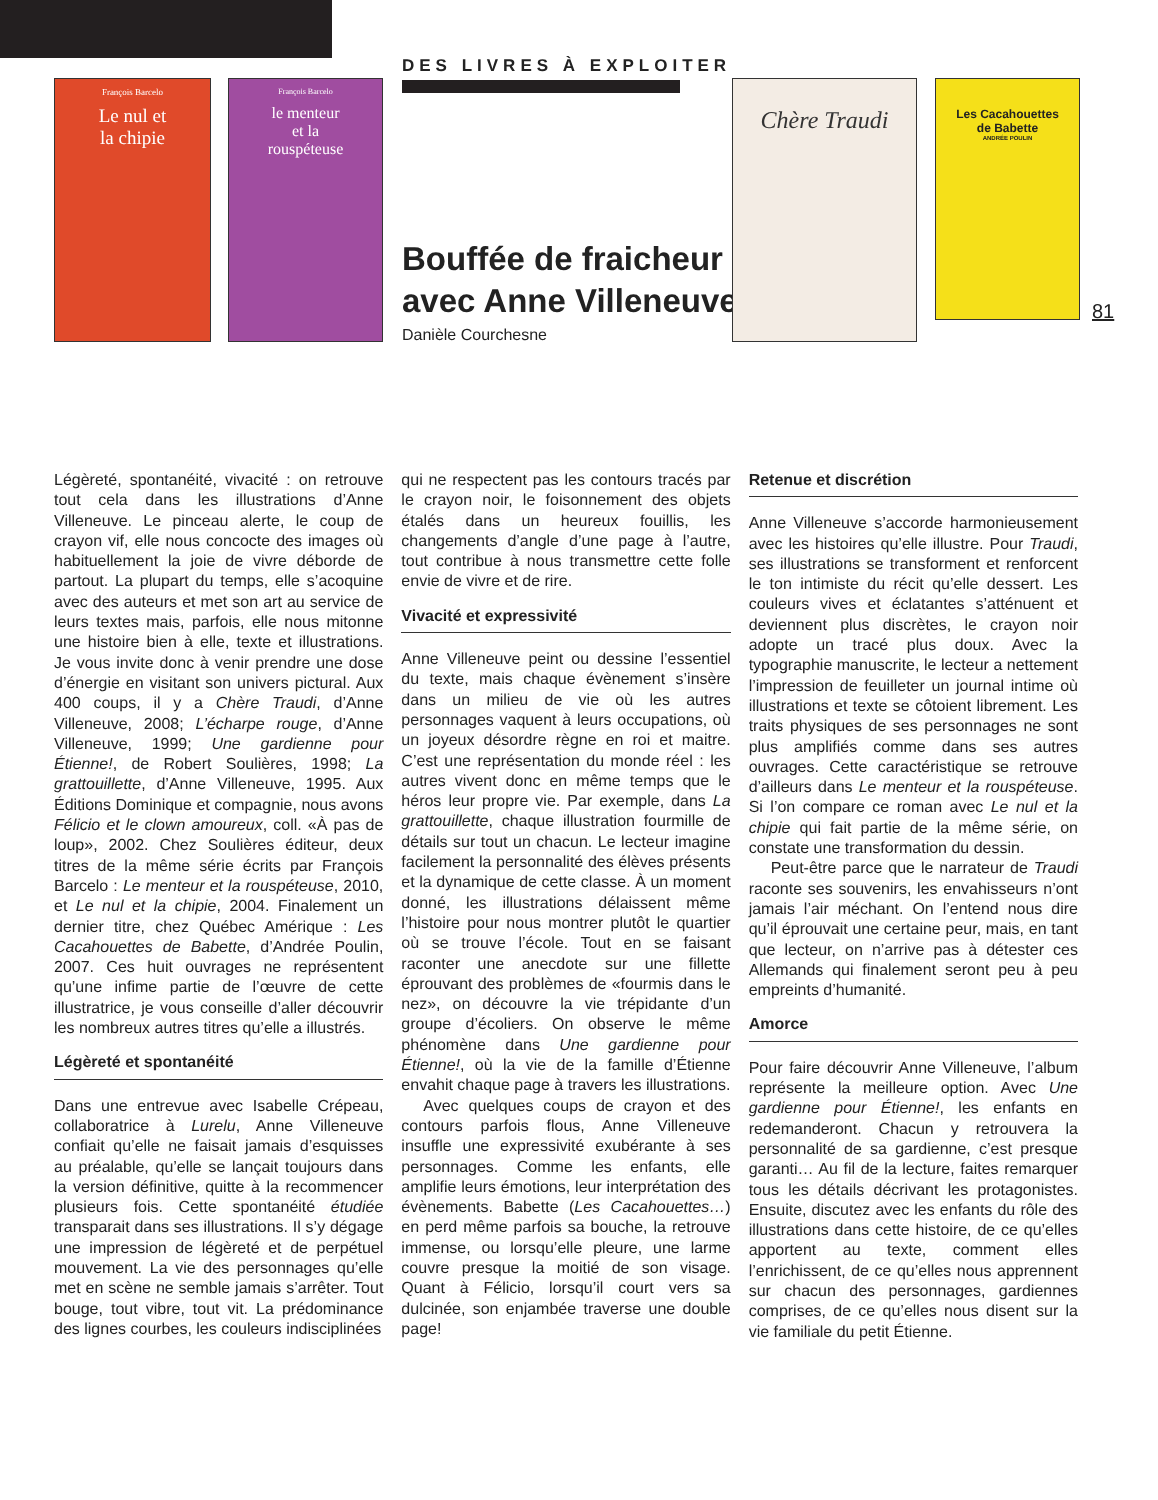François Barcelo
Le nul et
la chipie
François Barcelo
le menteur
et la
rouspéteuse
DES LIVRES À EXPLOITER
Bouffée de fraicheur
avec Anne Villeneuve
Danièle Courchesne
Chère Traudi
Les Cacahouettes
de Babette
ANDRÉE POULIN
81
Légèreté, spontanéité, vivacité : on retrouve tout cela dans les illustrations d’Anne Villeneuve. Le pinceau alerte, le coup de crayon vif, elle nous concocte des images où habituellement la joie de vivre déborde de partout. La plupart du temps, elle s’acoquine avec des auteurs et met son art au service de leurs textes mais, parfois, elle nous mitonne une histoire bien à elle, texte et illustrations. Je vous invite donc à venir prendre une dose d’énergie en visitant son univers pictural. Aux 400 coups, il y a Chère Traudi, d’Anne Villeneuve, 2008; L’écharpe rouge, d’Anne Villeneuve, 1999; Une gardienne pour Étienne!, de Robert Soulières, 1998; La grattouillette, d’Anne Villeneuve, 1995. Aux Éditions Dominique et compagnie, nous avons Félicio et le clown amoureux, coll. «À pas de loup», 2002. Chez Soulières éditeur, deux titres de la même série écrits par François Barcelo : Le menteur et la rouspéteuse, 2010, et Le nul et la chipie, 2004. Finalement un dernier titre, chez Québec Amérique : Les Cacahouettes de Babette, d’Andrée Poulin, 2007. Ces huit ouvrages ne représentent qu’une infime partie de l’œuvre de cette illustratrice, je vous conseille d’aller découvrir les nombreux autres titres qu’elle a illustrés.
Légèreté et spontanéité
Dans une entrevue avec Isabelle Crépeau, collaboratrice à Lurelu, Anne Villeneuve confiait qu’elle ne faisait jamais d’esquisses au préalable, qu’elle se lançait toujours dans la version définitive, quitte à la recommencer plusieurs fois. Cette spontanéité étudiée transparait dans ses illustrations. Il s’y dégage une impression de légèreté et de perpétuel mouvement. La vie des personnages qu’elle met en scène ne semble jamais s’arrêter. Tout bouge, tout vibre, tout vit. La prédominance des lignes courbes, les couleurs indisciplinées
qui ne respectent pas les contours tracés par le crayon noir, le foisonnement des objets étalés dans un heureux fouillis, les changements d’angle d’une page à l’autre, tout contribue à nous transmettre cette folle envie de vivre et de rire.
Vivacité et expressivité
Anne Villeneuve peint ou dessine l’essentiel du texte, mais chaque évènement s’insère dans un milieu de vie où les autres personnages vaquent à leurs occupations, où un joyeux désordre règne en roi et maitre. C’est une représentation du monde réel : les autres vivent donc en même temps que le héros leur propre vie. Par exemple, dans La grattouillette, chaque illustration fourmille de détails sur tout un chacun. Le lecteur imagine facilement la personnalité des élèves présents et la dynamique de cette classe. À un moment donné, les illustrations délaissent même l’histoire pour nous montrer plutôt le quartier où se trouve l’école. Tout en se faisant raconter une anecdote sur une fillette éprouvant des problèmes de «fourmis dans le nez», on découvre la vie trépidante d’un groupe d’écoliers. On observe le même phénomène dans Une gardienne pour Étienne!, où la vie de la famille d’Étienne envahit chaque page à travers les illustrations.
Avec quelques coups de crayon et des contours parfois flous, Anne Villeneuve insuffle une expressivité exubérante à ses personnages. Comme les enfants, elle amplifie leurs émotions, leur interprétation des évènements. Babette (Les Cacahouettes…) en perd même parfois sa bouche, la retrouve immense, ou lorsqu’elle pleure, une larme couvre presque la moitié de son visage. Quant à Félicio, lorsqu’il court vers sa dulcinée, son enjambée traverse une double page!
Retenue et discrétion
Anne Villeneuve s’accorde harmonieusement avec les histoires qu’elle illustre. Pour Traudi, ses illustrations se transforment et renforcent le ton intimiste du récit qu’elle dessert. Les couleurs vives et éclatantes s’atténuent et deviennent plus discrètes, le crayon noir adopte un tracé plus doux. Avec la typographie manuscrite, le lecteur a nettement l’impression de feuilleter un journal intime où illustrations et texte se côtoient librement. Les traits physiques de ses personnages ne sont plus amplifiés comme dans ses autres ouvrages. Cette caractéristique se retrouve d’ailleurs dans Le menteur et la rouspéteuse. Si l’on compare ce roman avec Le nul et la chipie qui fait partie de la même série, on constate une transformation du dessin.
Peut-être parce que le narrateur de Traudi raconte ses souvenirs, les envahisseurs n’ont jamais l’air méchant. On l’entend nous dire qu’il éprouvait une certaine peur, mais, en tant que lecteur, on n’arrive pas à détester ces Allemands qui finalement seront peu à peu empreints d’humanité.
Amorce
Pour faire découvrir Anne Villeneuve, l’album représente la meilleure option. Avec Une gardienne pour Étienne!, les enfants en redemanderont. Chacun y retrouvera la personnalité de sa gardienne, c’est presque garanti… Au fil de la lecture, faites remarquer tous les détails décrivant les protagonistes. Ensuite, discutez avec les enfants du rôle des illustrations dans cette histoire, de ce qu’elles apportent au texte, comment elles l’enrichissent, de ce qu’elles nous apprennent sur chacun des personnages, gardiennes comprises, de ce qu’elles nous disent sur la vie familiale du petit Étienne.